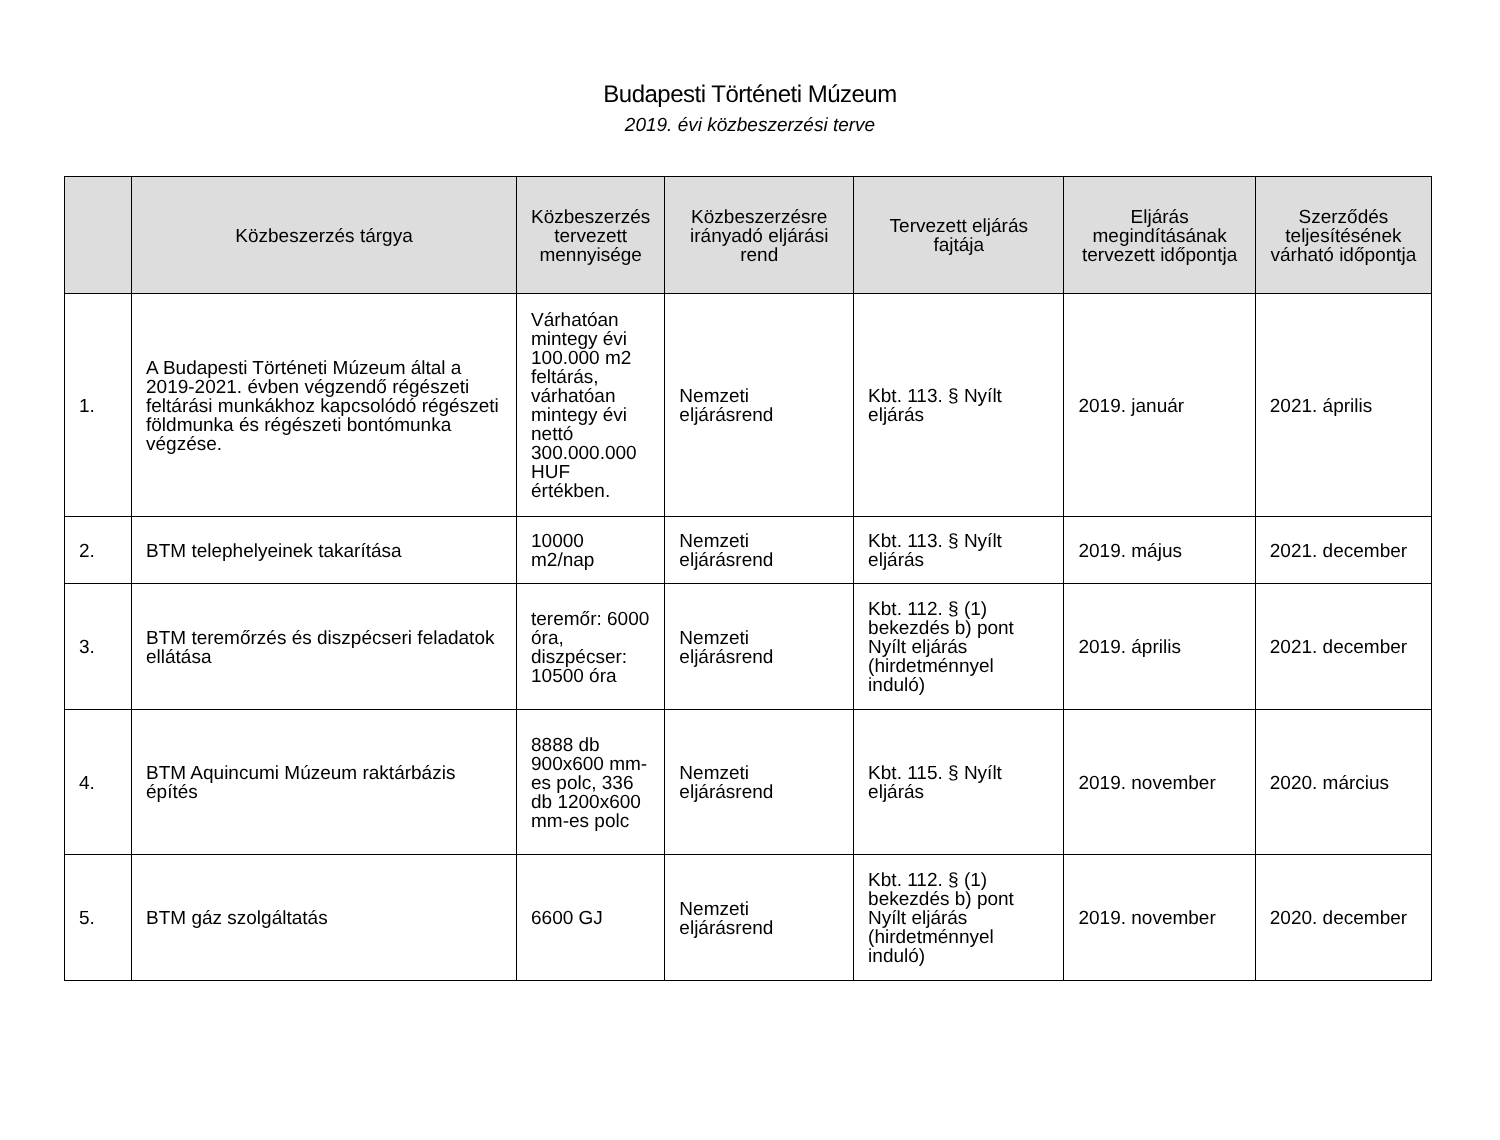Budapesti Történeti Múzeum
2019. évi közbeszerzési terve
| | Közbeszerzés tárgya | Közbeszerzés tervezett mennyisége | Közbeszerzésre irányadó eljárási rend | Tervezett eljárás fajtája | Eljárás megindításának tervezett időpontja | Szerződés teljesítésének várható időpontja |
| --- | --- | --- | --- | --- | --- | --- |
| 1. | A Budapesti Történeti Múzeum által a 2019-2021. évben végzendő régészeti feltárási munkákhoz kapcsolódó régészeti földmunka és régészeti bontómunka végzése. | Várhatóan mintegy évi 100.000 m2 feltárás, várhatóan mintegy évi nettó 300.000.000 HUF értékben. | Nemzeti eljárásrend | Kbt. 113. § Nyílt eljárás | 2019. január | 2021. április |
| 2. | BTM telephelyeinek takarítása | 10000 m2/nap | Nemzeti eljárásrend | Kbt. 113. § Nyílt eljárás | 2019. május | 2021. december |
| 3. | BTM teremőrzés és diszpécseri feladatok ellátása | teremőr: 6000 óra, diszpécser: 10500 óra | Nemzeti eljárásrend | Kbt. 112. § (1) bekezdés b) pont Nyílt eljárás (hirdetménnyel induló) | 2019. április | 2021. december |
| 4. | BTM Aquincumi Múzeum raktárbázis építés | 8888 db 900x600 mm-es polc, 336 db 1200x600 mm-es polc | Nemzeti eljárásrend | Kbt. 115. § Nyílt eljárás | 2019. november | 2020. március |
| 5. | BTM gáz szolgáltatás | 6600 GJ | Nemzeti eljárásrend | Kbt. 112. § (1) bekezdés b) pont Nyílt eljárás (hirdetménnyel induló) | 2019. november | 2020. december |